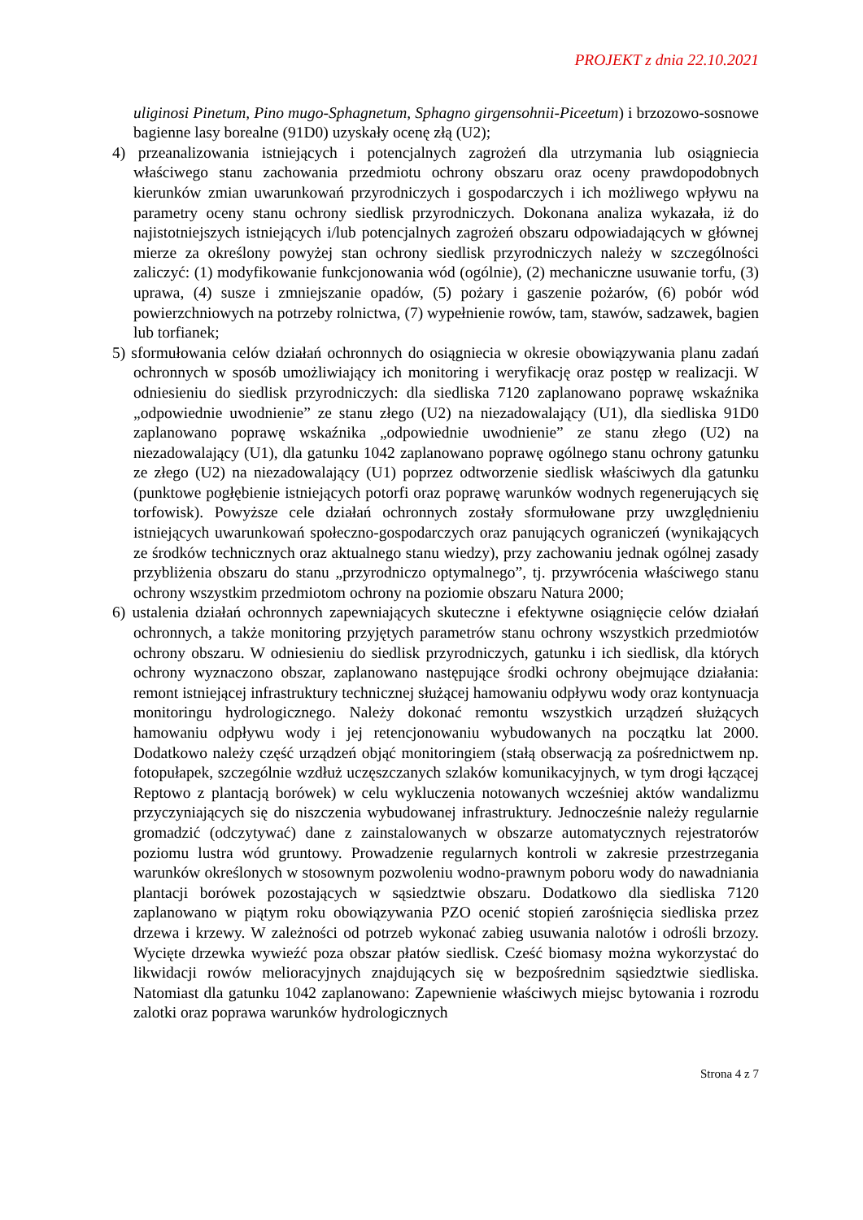PROJEKT z dnia 22.10.2021
uliginosi Pinetum, Pino mugo-Sphagnetum, Sphagno girgensohnii-Piceetum) i brzozowo-sosnowe bagienne lasy borealne (91D0) uzyskały ocenę złą (U2);
4) przeanalizowania istniejących i potencjalnych zagrożeń dla utrzymania lub osiągniecia właściwego stanu zachowania przedmiotu ochrony obszaru oraz oceny prawdopodobnych kierunków zmian uwarunkowań przyrodniczych i gospodarczych i ich możliwego wpływu na parametry oceny stanu ochrony siedlisk przyrodniczych. Dokonana analiza wykazała, iż do najistotniejszych istniejących i/lub potencjalnych zagrożeń obszaru odpowiadających w głównej mierze za określony powyżej stan ochrony siedlisk przyrodniczych należy w szczególności zaliczyć: (1) modyfikowanie funkcjonowania wód (ogólnie), (2) mechaniczne usuwanie torfu, (3) uprawa, (4) susze i zmniejszanie opadów, (5) pożary i gaszenie pożarów, (6) pobór wód powierzchniowych na potrzeby rolnictwa, (7) wypełnienie rowów, tam, stawów, sadzawek, bagien lub torfianek;
5) sformułowania celów działań ochronnych do osiągniecia w okresie obowiązywania planu zadań ochronnych w sposób umożliwiający ich monitoring i weryfikację oraz postęp w realizacji. W odniesieniu do siedlisk przyrodniczych: dla siedliska 7120 zaplanowano poprawę wskaźnika „odpowiednie uwodnienie” ze stanu złego (U2) na niezadowalający (U1), dla siedliska 91D0 zaplanowano poprawę wskaźnika „odpowiednie uwodnienie” ze stanu złego (U2) na niezadowalający (U1), dla gatunku 1042 zaplanowano poprawę ogólnego stanu ochrony gatunku ze złego (U2) na niezadowalający (U1) poprzez odtworzenie siedlisk właściwych dla gatunku (punktowe pogłębienie istniejących potorfi oraz poprawę warunków wodnych regenerujących się torfowisk). Powyższe cele działań ochronnych zostały sformułowane przy uwzględnieniu istniejących uwarunkowań społeczno-gospodarczych oraz panujących ograniczeń (wynikających ze środków technicznych oraz aktualnego stanu wiedzy), przy zachowaniu jednak ogólnej zasady przybliżenia obszaru do stanu „przyrodniczo optymalnego”, tj. przywrócenia właściwego stanu ochrony wszystkim przedmiotom ochrony na poziomie obszaru Natura 2000;
6) ustalenia działań ochronnych zapewniających skuteczne i efektywne osiągnięcie celów działań ochronnych, a także monitoring przyjętych parametrów stanu ochrony wszystkich przedmiotów ochrony obszaru. W odniesieniu do siedlisk przyrodniczych, gatunku i ich siedlisk, dla których ochrony wyznaczono obszar, zaplanowano następujące środki ochrony obejmujące działania: remont istniejącej infrastruktury technicznej służącej hamowaniu odpływu wody oraz kontynuacja monitoringu hydrologicznego. Należy dokonać remontu wszystkich urządzeń służących hamowaniu odpływu wody i jej retencjonowaniu wybudowanych na początku lat 2000. Dodatkowo należy część urządzeń objąć monitoringiem (stałą obserwacją za pośrednictwem np. fotopułapek, szczególnie wzdłuż uczęszczanych szlaków komunikacyjnych, w tym drogi łączącej Reptowo z plantacją borówek) w celu wykluczenia notowanych wcześniej aktów wandalizmu przyczyniających się do niszczenia wybudowanej infrastruktury. Jednocześnie należy regularnie gromadzić (odczytywać) dane z zainstalowanych w obszarze automatycznych rejestratorów poziomu lustra wód gruntowy. Prowadzenie regularnych kontroli w zakresie przestrzegania warunków określonych w stosownym pozwoleniu wodno-prawnym poboru wody do nawadniania plantacji borówek pozostających w sąsiedztwie obszaru. Dodatkowo dla siedliska 7120 zaplanowano w piątym roku obowiązywania PZO ocenić stopień zarośnięcia siedliska przez drzewa i krzewy. W zależności od potrzeb wykonać zabieg usuwania nalotów i odrośli brzozy. Wycięte drzewka wywieźć poza obszar płatów siedlisk. Cześć biomasy można wykorzystać do likwidacji rowów melioracyjnych znajdujących się w bezpośrednim sąsiedztwie siedliska. Natomiast dla gatunku 1042 zaplanowano: Zapewnienie właściwych miejsc bytowania i rozrodu zalotki oraz poprawa warunków hydrologicznych
Strona 4 z 7